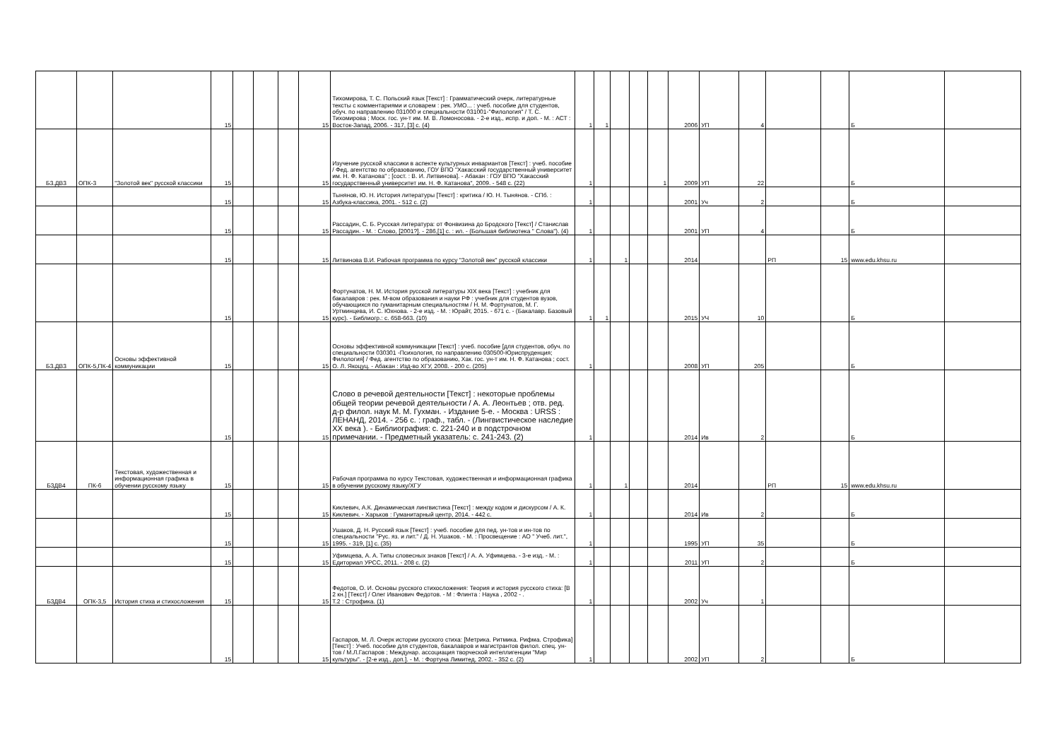| | | | 15 | | | | 15 | Тихомирова, Т. С. Польский язык [Текст] : Грамматический очерк, литературные тексты с комментариями и словарем : рек. УМО... : учеб. пособие для студентов, обуч. по направлению 031000 и специальности 031001-"Филология" / Т. С. Тихомирова ; Моск. гос. ун-т им. М. В. Ломоносова. - 2-е изд., испр. и доп. - М. : АСТ : Восток-Запад, 2006. - 317, [3] с. (4) | 1 | 1 | | | | 2006 | УП | 4 | | | Б | |
| Б3.ДВ3 | ОПК-3 | "Золотой век" русской классики | 15 | | | | 15 | Изучение русской классики в аспекте культурных инвариантов [Текст] : учеб. пособие / Фед. агентство по образованию, ГОУ ВПО "Хакасский государственный университет им. Н. Ф. Катанова" ; [сост. : В. И. Литвинова]. - Абакан : ГОУ ВПО "Хакасский государственный университет им. Н. Ф. Катанова", 2009. - 548 с. (22) | 1 | | | | 1 | 2009 | УП | 22 | | | Б | |
| | | | 15 | | | | 15 | Тынянов, Ю. Н. История литературы [Текст] : критика / Ю. Н. Тынянов. - СПб. : Азбука-классика, 2001. - 512 с. (2) | 1 | | | | | 2001 | Уч | 2 | | | Б | |
| | | | 15 | | | | 15 | Рассадин, С. Б. Русская литература: от Фонвизина до Бродского [Текст] / Станислав Рассадин. - М. : Слово, [2001?]. - 286,[1] с. : ил. - (Большая библиотека " Слова"). (4) | 1 | | | | | 2001 | УП | 4 | | | Б | |
| | | | 15 | | | | 15 | Литвинова В.И. Рабочая программа по курсу "Золотой век" русской классики | 1 | | 1 | | | 2014 | | | РП | 15 | www.edu.khsu.ru | |
| | | | 15 | | | | 15 | Фортунатов, Н. М. История русской литературы XIX века [Текст] : учебник для бакалавров : рек. М-вом образования и науки РФ : учебник для студентов вузов, обучающихся по гуманитарным специальностям / Н. М. Фортунатов, М. Г. Уртминцева, И. С. Юхнова. - 2-е изд. - М. : Юрайт, 2015. - 671 с. - (Бакалавр. Базовый курс). - Библиогр.: с. 658-663. (10) | 1 | 1 | | | | 2015 | УЧ | 10 | | | Б | |
| Б3.ДВ3 | ОПК-5,ПК-4 | Основы эффективной коммуникации | 15 | | | | 15 | Основы эффективной коммуникации [Текст] : учеб. пособие [для студентов, обуч. по специальности 030301 -Психология, по направлению 030500-Юриспруденция; Филология] / Фед. агентство по образованию, Хак. гос. ун-т им. Н. Ф. Катанова ; сост. О. Л. Якоцуц. - Абакан : Изд-во ХГУ, 2008. - 200 с. (205) | 1 | | | | | 2008 | УП | 205 | | | Б | |
| | | | 15 | | | | 15 | Слово в речевой деятельности [Текст] : некоторые проблемы общей теории речевой деятельности / А. А. Леонтьев ; отв. ред. д-р филол. наук М. М. Гухман. - Издание 5-е. - Москва : URSS : ЛЕНАНД, 2014. - 256 с. : граф., табл. - (Лингвистическое наследие XX века ). - Библиография: с. 221-240 и в подстрочном примечании. - Предметный указатель: с. 241-243. (2) | 1 | | | | | 2014 | Ив | 2 | | | Б | |
| Б3ДВ4 | ПК-6 | Текстовая, художественная и информационная графика в обучении русскому языку | 15 | | | | 15 | Рабочая программа по курсу Текстовая, художественная и информационная графика в обучении русскому языку/ХГУ | 1 | | 1 | | | 2014 | | | РП | 15 | www.edu.khsu.ru | |
| | | | 15 | | | | 15 | Киклевич, А.К. Динамическая лингвистика [Текст] : между кодом и дискурсом / А. К. Киклевич. - Харьков : Гуманитарный центр, 2014. - 442 с. | 1 | | | | | 2014 | Ив | 2 | | | Б | |
| | | | 15 | | | | 15 | Ушаков, Д. Н. Русский язык [Текст] : учеб. пособие для пед. ун-тов и ин-тов по специальности "Рус. яз. и лит." / Д. Н. Ушаков. - М. : Просвещение : АО " Учеб. лит.", 1995. - 319, [1] с. (35) | 1 | | | | | 1995 | УП | 35 | | | Б | |
| | | | 15 | | | | 15 | Уфимцева, А. А. Типы словесных знаков [Текст] / А. А. Уфимцева. - 3-е изд. - М. : Едиториал УРСС, 2011. - 208 с. (2) | 1 | | | | | 2011 | УП | 2 | | | Б | |
| Б3ДВ4 | ОПК-3,5 | История стиха и стихосложения | 15 | | | | 15 | Федотов, О. И. Основы русского стихосложения: Теория и история русского стиха: [В 2 кн.] [Текст] / Олег Иванович Федотов. - М : Флинта : Наука , 2002 - . Т.2 : Строфика. (1) | 1 | | | | | 2002 | Уч | 1 | | | | |
| | | | 15 | | | | 15 | Гаспаров, М. Л. Очерк истории русского стиха: [Метрика. Ритмика. Рифма. Строфика] [Текст] : Учеб. пособие для студентов, бакалавров и магистрантов филол. спец. ун-тов / М.Л.Гаспаров ; Междунар. ассоциация творческой интеллигенции "Мир культуры". - [2-е изд., доп.]. - М. : Фортуна Лимитед, 2002. - 352 с. (2) | 1 | | | | | 2002 | УП | 2 | | | Б | |